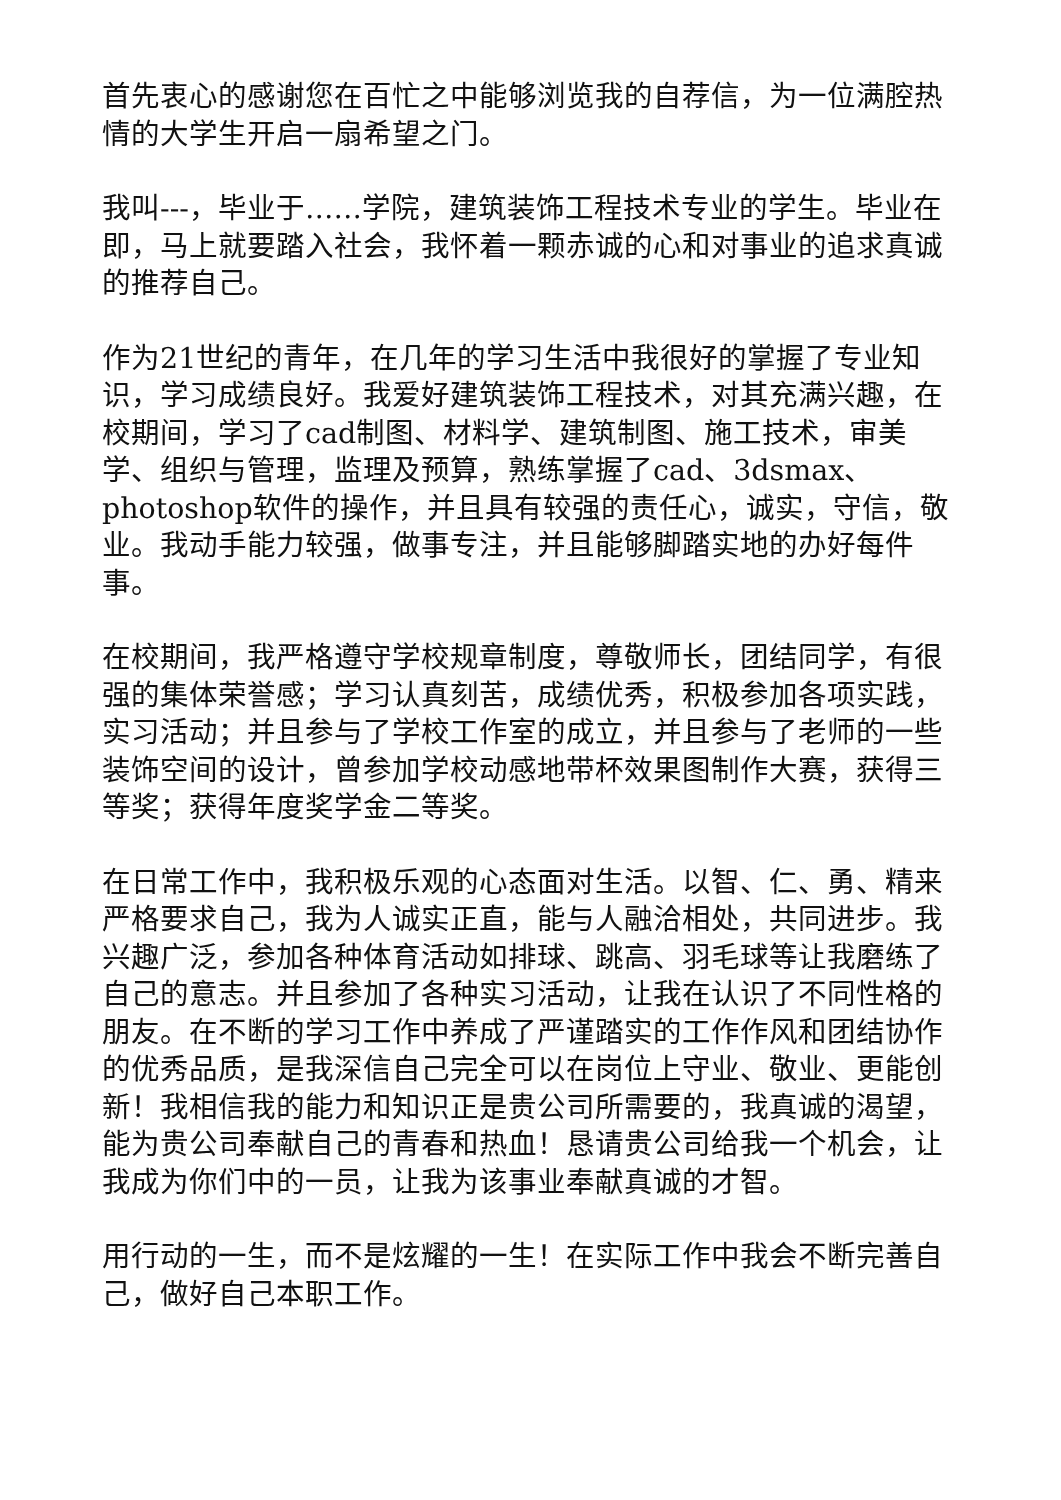首先衷心的感谢您在百忙之中能够浏览我的自荐信，为一位满腔热情的大学生开启一扇希望之门。
我叫---，毕业于……学院，建筑装饰工程技术专业的学生。毕业在即，马上就要踏入社会，我怀着一颗赤诚的心和对事业的追求真诚的推荐自己。
作为21世纪的青年，在几年的学习生活中我很好的掌握了专业知识，学习成绩良好。我爱好建筑装饰工程技术，对其充满兴趣，在校期间，学习了cad制图、材料学、建筑制图、施工技术，审美学、组织与管理，监理及预算，熟练掌握了cad、3dsmax、photoshop软件的操作，并且具有较强的责任心，诚实，守信，敬业。我动手能力较强，做事专注，并且能够脚踏实地的办好每件事。
在校期间，我严格遵守学校规章制度，尊敬师长，团结同学，有很强的集体荣誉感；学习认真刻苦，成绩优秀，积极参加各项实践，实习活动；并且参与了学校工作室的成立，并且参与了老师的一些装饰空间的设计，曾参加学校动感地带杯效果图制作大赛，获得三等奖；获得年度奖学金二等奖。
在日常工作中，我积极乐观的心态面对生活。以智、仁、勇、精来严格要求自己，我为人诚实正直，能与人融洽相处，共同进步。我兴趣广泛，参加各种体育活动如排球、跳高、羽毛球等让我磨练了自己的意志。并且参加了各种实习活动，让我在认识了不同性格的朋友。在不断的学习工作中养成了严谨踏实的工作作风和团结协作的优秀品质，是我深信自己完全可以在岗位上守业、敬业、更能创新！我相信我的能力和知识正是贵公司所需要的，我真诚的渴望，能为贵公司奉献自己的青春和热血！恳请贵公司给我一个机会，让我成为你们中的一员，让我为该事业奉献真诚的才智。
用行动的一生，而不是炫耀的一生！在实际工作中我会不断完善自己，做好自己本职工作。